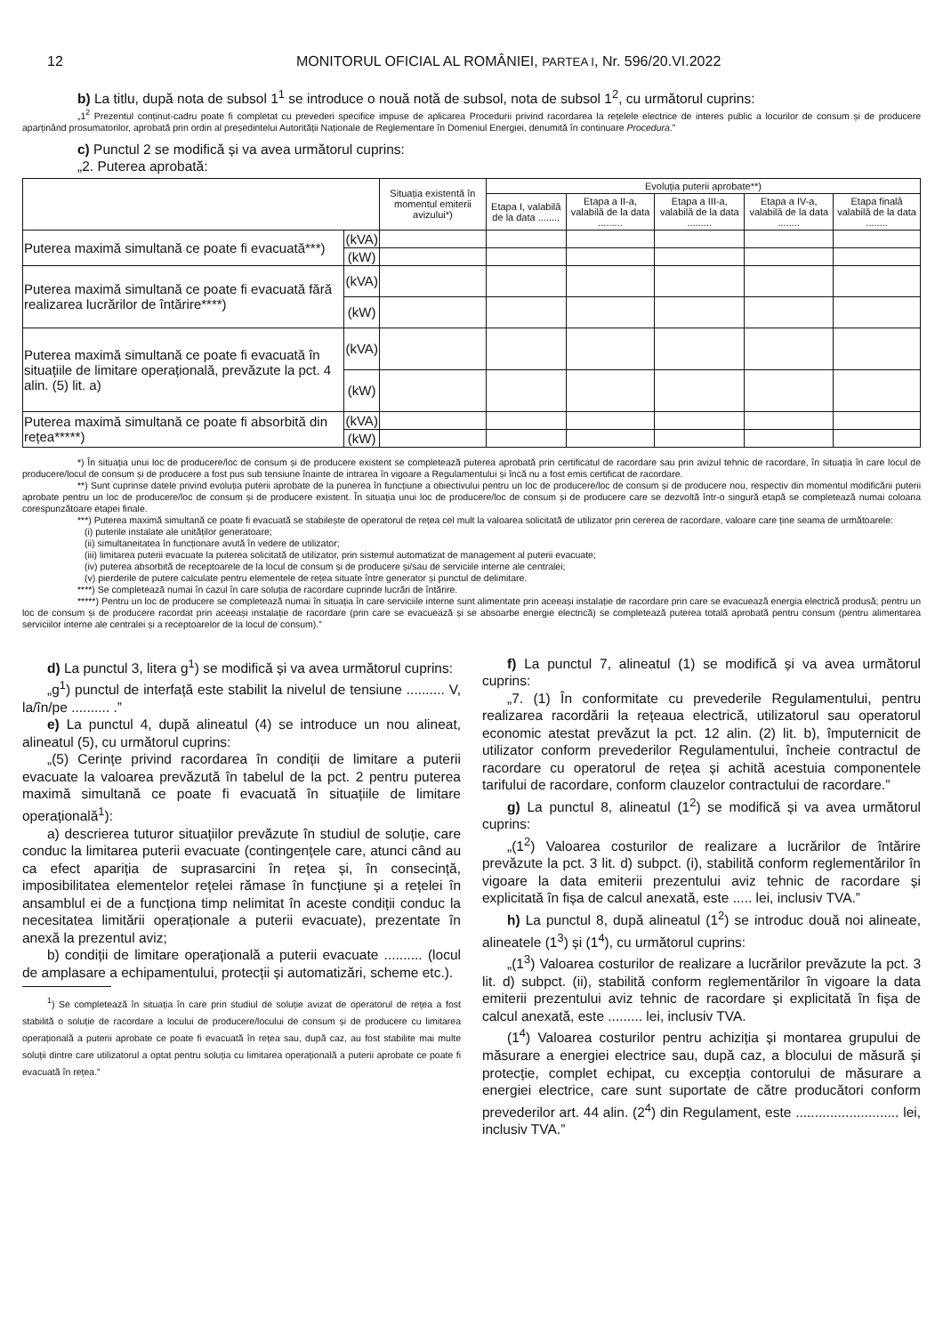12 MONITORUL OFICIAL AL ROMÂNIEI, PARTEA I, Nr. 596/20.VI.2022
b) La titlu, după nota de subsol 1<sup>1</sup> se introduce o nouă notă de subsol, nota de subsol 1<sup>2</sup>, cu următorul cuprins:
„1<sup>2</sup> Prezentul conținut-cadru poate fi completat cu prevederi specifice impuse de aplicarea Procedurii privind racordarea la rețelele electrice de interes public a locurilor de consum și de producere aparținând prosumatorilor, aprobată prin ordin al președintelui Autorității Naționale de Reglementare în Domeniul Energiei, denumită în continuare Procedura.”
c) Punctul 2 se modifică și va avea următorul cuprins:
„2. Puterea aprobată:
| | | Situația existentă în momentul emiterii avizului*) | Evoluția puterii aprobate**) | | | | |
| --- | --- | --- | --- | --- | --- | --- | --- |
| | | | Etapa I, valabilă de la data ........ | Etapa a II-a, valabilă de la data ......... | Etapa a III-a, valabilă de la data ......... | Etapa a IV-a, valabilă de la data ........ | Etapa finală valabilă de la data ........ |
| Puterea maximă simultană ce poate fi evacuată***) | (kVA) | | | | | | |
| | (kW) | | | | | | |
| Puterea maximă simultană ce poate fi evacuată fără realizarea lucrărilor de întărire****) | (kVA) | | | | | | |
| | (kW) | | | | | | |
| Puterea maximă simultană ce poate fi evacuată în situațiile de limitare operațională, prevăzute la pct. 4 alin. (5) lit. a) | (kVA) | | | | | | |
| | (kW) | | | | | | |
| Puterea maximă simultană ce poate fi absorbită din rețea*****) | (kVA) | | | | | | |
| | (kW) | | | | | | |
*) În situația unui loc de producere/loc de consum și de producere existent se completează puterea aprobată prin certificatul de racordare sau prin avizul tehnic de racordare, în situația în care locul de producere/locul de consum și de producere a fost pus sub tensiune înainte de intrarea în vigoare a Regulamentului și încă nu a fost emis certificat de racordare.
**) Sunt cuprinse datele privind evoluția puterii aprobate de la punerea în funcțiune a obiectivului pentru un loc de producere/loc de consum și de producere nou, respectiv din momentul modificării puterii aprobate pentru un loc de producere/loc de consum și de producere existent. În situația unui loc de producere/loc de consum și de producere care se dezvoltă într-o singură etapă se completează numai coloana corespunzătoare etapei finale.
***) Puterea maximă simultană ce poate fi evacuată se stabilește de operatorul de rețea cel mult la valoarea solicitată de utilizator prin cererea de racordare, valoare care ține seama de următoarele:
(i) puterile instalate ale unităților generatoare;
(ii) simultaneitatea în funcționare avută în vedere de utilizator;
(iii) limitarea puterii evacuate la puterea solicitată de utilizator, prin sistemul automatizat de management al puterii evacuate;
(iv) puterea absorbită de receptoarele de la locul de consum și de producere și/sau de serviciile interne ale centralei;
(v) pierderile de putere calculate pentru elementele de rețea situate între generator și punctul de delimitare.
****) Se completează numai în cazul în care soluția de racordare cuprinde lucrări de întărire.
*****) Pentru un loc de producere se completează numai în situația în care serviciile interne sunt alimentate prin aceeași instalație de racordare prin care se evacuează energia electrică produsă; pentru un loc de consum și de producere racordat prin aceeași instalație de racordare (prin care se evacuează și se absoarbe energie electrică) se completează puterea totală aprobată pentru consum (pentru alimentarea serviciilor interne ale centralei și a receptoarelor de la locul de consum).”
d) La punctul 3, litera g<sup>1</sup>) se modifică și va avea următorul cuprins:
„g<sup>1</sup>) punctul de interfață este stabilit la nivelul de tensiune .......... V, la/în/pe .......... .”
e) La punctul 4, după alineatul (4) se introduce un nou alineat, alineatul (5), cu următorul cuprins:
„(5) Cerințe privind racordarea în condiții de limitare a puterii evacuate la valoarea prevăzută în tabelul de la pct. 2 pentru puterea maximă simultană ce poate fi evacuată în situațiile de limitare operațională<sup>1</sup>):
a) descrierea tuturor situațiilor prevăzute în studiul de soluție, care conduc la limitarea puterii evacuate (contingențele care, atunci când au ca efect apariția de suprasarcini în rețea și, în consecință, imposibilitatea elementelor rețelei rămase în funcțiune și a rețelei în ansamblul ei de a funcționa timp nelimitat în aceste condiții conduc la necesitatea limitării operaționale a puterii evacuate), prezentate în anexă la prezentul aviz;
b) condiții de limitare operațională a puterii evacuate .......... (locul de amplasare a echipamentului, protecții și automatizări, scheme etc.).
<sup>1</sup>) Se completează în situația în care prin studiul de soluție avizat de operatorul de rețea a fost stabilită o soluție de racordare a locului de producere/locului de consum și de producere cu limitarea operațională a puterii aprobate ce poate fi evacuată în rețea sau, după caz, au fost stabilite mai multe soluții dintre care utilizatorul a optat pentru soluția cu limitarea operațională a puterii aprobate ce poate fi evacuată în rețea.”
f) La punctul 7, alineatul (1) se modifică și va avea următorul cuprins:
„7. (1) În conformitate cu prevederile Regulamentului, pentru realizarea racordării la rețeaua electrică, utilizatorul sau operatorul economic atestat prevăzut la pct. 12 alin. (2) lit. b), împuternicit de utilizator conform prevederilor Regulamentului, încheie contractul de racordare cu operatorul de rețea și achită acestuia componentele tarifului de racordare, conform clauzelor contractului de racordare.”
g) La punctul 8, alineatul (1<sup>2</sup>) se modifică și va avea următorul cuprins:
„(1<sup>2</sup>) Valoarea costurilor de realizare a lucrărilor de întărire prevăzute la pct. 3 lit. d) subpct. (i), stabilită conform reglementărilor în vigoare la data emiterii prezentului aviz tehnic de racordare și explicitată în fișa de calcul anexată, este ..... lei, inclusiv TVA.”
h) La punctul 8, după alineatul (1<sup>2</sup>) se introduc două noi alineate, alineatele (1<sup>3</sup>) și (1<sup>4</sup>), cu următorul cuprins:
„(1<sup>3</sup>) Valoarea costurilor de realizare a lucrărilor prevăzute la pct. 3 lit. d) subpct. (ii), stabilită conform reglementărilor în vigoare la data emiterii prezentului aviz tehnic de racordare și explicitată în fișa de calcul anexată, este ......... lei, inclusiv TVA.
(1<sup>4</sup>) Valoarea costurilor pentru achiziția și montarea grupului de măsurare a energiei electrice sau, după caz, a blocului de măsură și protecție, complet echipat, cu excepția contorului de măsurare a energiei electrice, care sunt suportate de către producători conform prevederilor art. 44 alin. (2<sup>4</sup>) din Regulament, este ........................... lei, inclusiv TVA.”